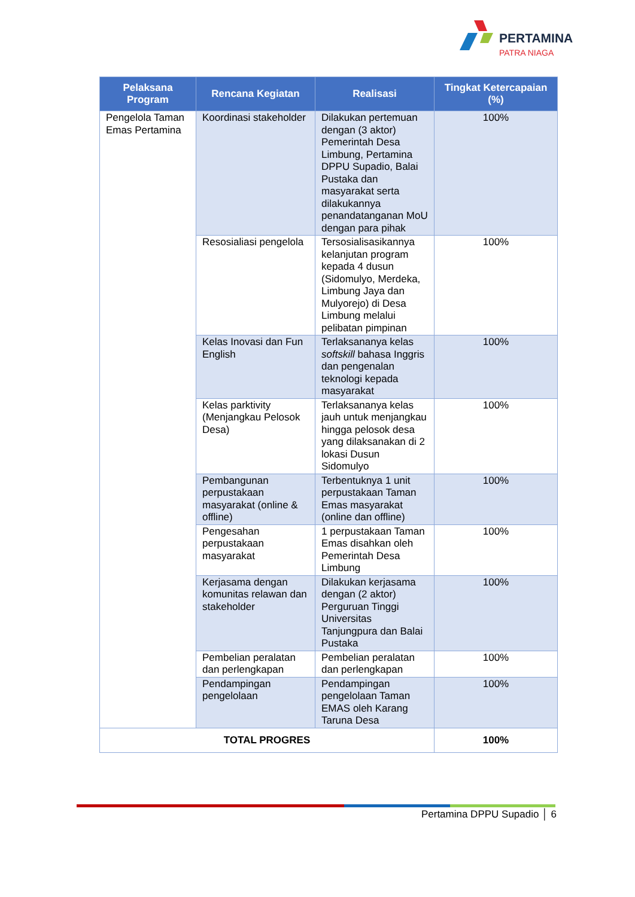PERTAMINA
PATRA NIAGA
| Pelaksana Program | Rencana Kegiatan | Realisasi | Tingkat Ketercapaian (%) |
| --- | --- | --- | --- |
| Pengelola Taman Emas Pertamina | Koordinasi stakeholder | Dilakukan pertemuan dengan (3 aktor) Pemerintah Desa Limbung, Pertamina DPPU Supadio, Balai Pustaka dan masyarakat serta dilakukannya penandatanganan MoU dengan para pihak | 100% |
| | Resosialiasi pengelola | Tersosialisasikannya kelanjutan program kepada 4 dusun (Sidomulyo, Merdeka, Limbung Jaya dan Mulyorejo) di Desa Limbung melalui pelibatan pimpinan | 100% |
| | Kelas Inovasi dan Fun English | Terlaksananya kelas softskill bahasa Inggris dan pengenalan teknologi kepada masyarakat | 100% |
| | Kelas parktivity (Menjangkau Pelosok Desa) | Terlaksananya kelas jauh untuk menjangkau hingga pelosok desa yang dilaksanakan di 2 lokasi Dusun Sidomulyo | 100% |
| | Pembangunan perpustakaan masyarakat (online & offline) | Terbentuknya 1 unit perpustakaan Taman Emas masyarakat (online dan offline) | 100% |
| | Pengesahan perpustakaan masyarakat | 1 perpustakaan Taman Emas disahkan oleh Pemerintah Desa Limbung | 100% |
| | Kerjasama dengan komunitas relawan dan stakeholder | Dilakukan kerjasama dengan (2 aktor) Perguruan Tinggi Universitas Tanjungpura dan Balai Pustaka | 100% |
| | Pembelian peralatan dan perlengkapan | Pembelian peralatan dan perlengkapan | 100% |
| | Pendampingan pengelolaan | Pendampingan pengelolaan Taman EMAS oleh Karang Taruna Desa | 100% |
| TOTAL PROGRES | | | 100% |
Pertamina DPPU Supadio │ 6